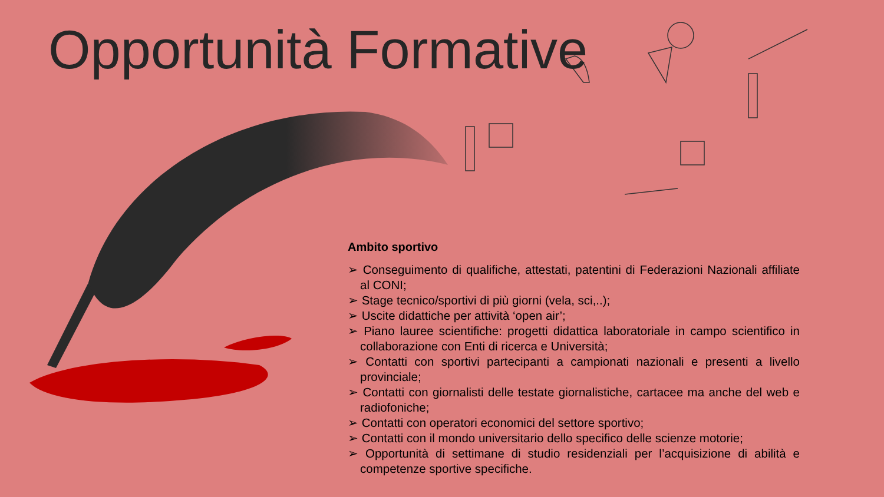Opportunità Formative
Ambito sportivo
➢ Conseguimento di qualifiche, attestati, patentini di Federazioni Nazionali affiliate al CONI;
➢ Stage tecnico/sportivi di più giorni (vela, sci,..);
➢ Uscite didattiche per attività ‘open air’;
➢ Piano lauree scientifiche: progetti didattica laboratoriale in campo scientifico in collaborazione con Enti di ricerca e Università;
➢ Contatti con sportivi partecipanti a campionati nazionali e presenti a livello provinciale;
➢ Contatti con giornalisti delle testate giornalistiche, cartacee ma anche del web e radiofoniche;
➢ Contatti con operatori economici del settore sportivo;
➢ Contatti con il mondo universitario dello specifico delle scienze motorie;
➢ Opportunità di settimane di studio residenziali per l’acquisizione di abilità e competenze sportive specifiche.